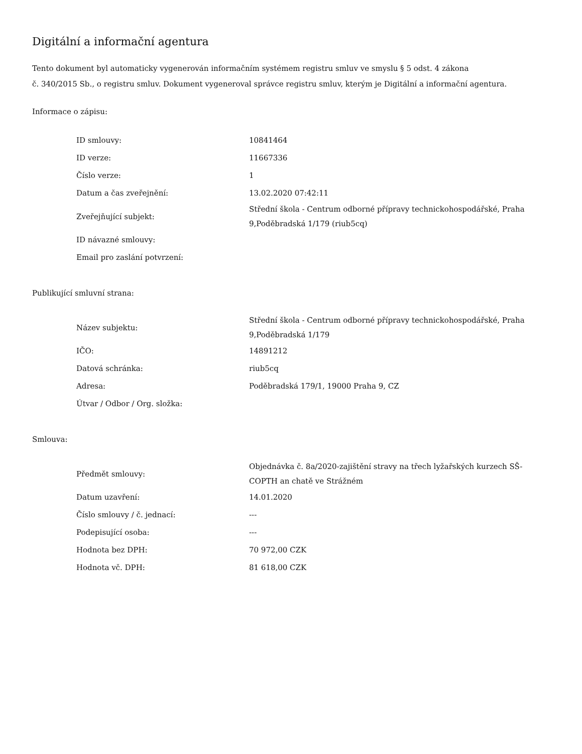Digitální a informační agentura
Tento dokument byl automaticky vygenerován informačním systémem registru smluv ve smyslu § 5 odst. 4 zákona
č. 340/2015 Sb., o registru smluv. Dokument vygeneroval správce registru smluv, kterým je Digitální a informační agentura.
Informace o zápisu:
| ID smlouvy: | 10841464 |
| ID verze: | 11667336 |
| Číslo verze: | 1 |
| Datum a čas zveřejnění: | 13.02.2020 07:42:11 |
| Zveřejňující subjekt: | Střední škola - Centrum odborné přípravy technickohospodářské, Praha 9,Poděbradská 1/179 (riub5cq) |
| ID návazné smlouvy: | |
| Email pro zaslání potvrzení: | |
Publikující smluvní strana:
| Název subjektu: | Střední škola - Centrum odborné přípravy technickohospodářské, Praha 9,Poděbradská 1/179 |
| IČO: | 14891212 |
| Datová schránka: | riub5cq |
| Adresa: | Poděbradská 179/1, 19000 Praha 9, CZ |
| Útvar / Odbor / Org. složka: | |
Smlouva:
| Předmět smlouvy: | Objednávka č. 8a/2020-zajištění stravy na třech lyžařských kurzech SŠ-COPTH an chatě ve Strážném |
| Datum uzavření: | 14.01.2020 |
| Číslo smlouvy / č. jednací: | --- |
| Podepisující osoba: | --- |
| Hodnota bez DPH: | 70 972,00 CZK |
| Hodnota vč. DPH: | 81 618,00 CZK |